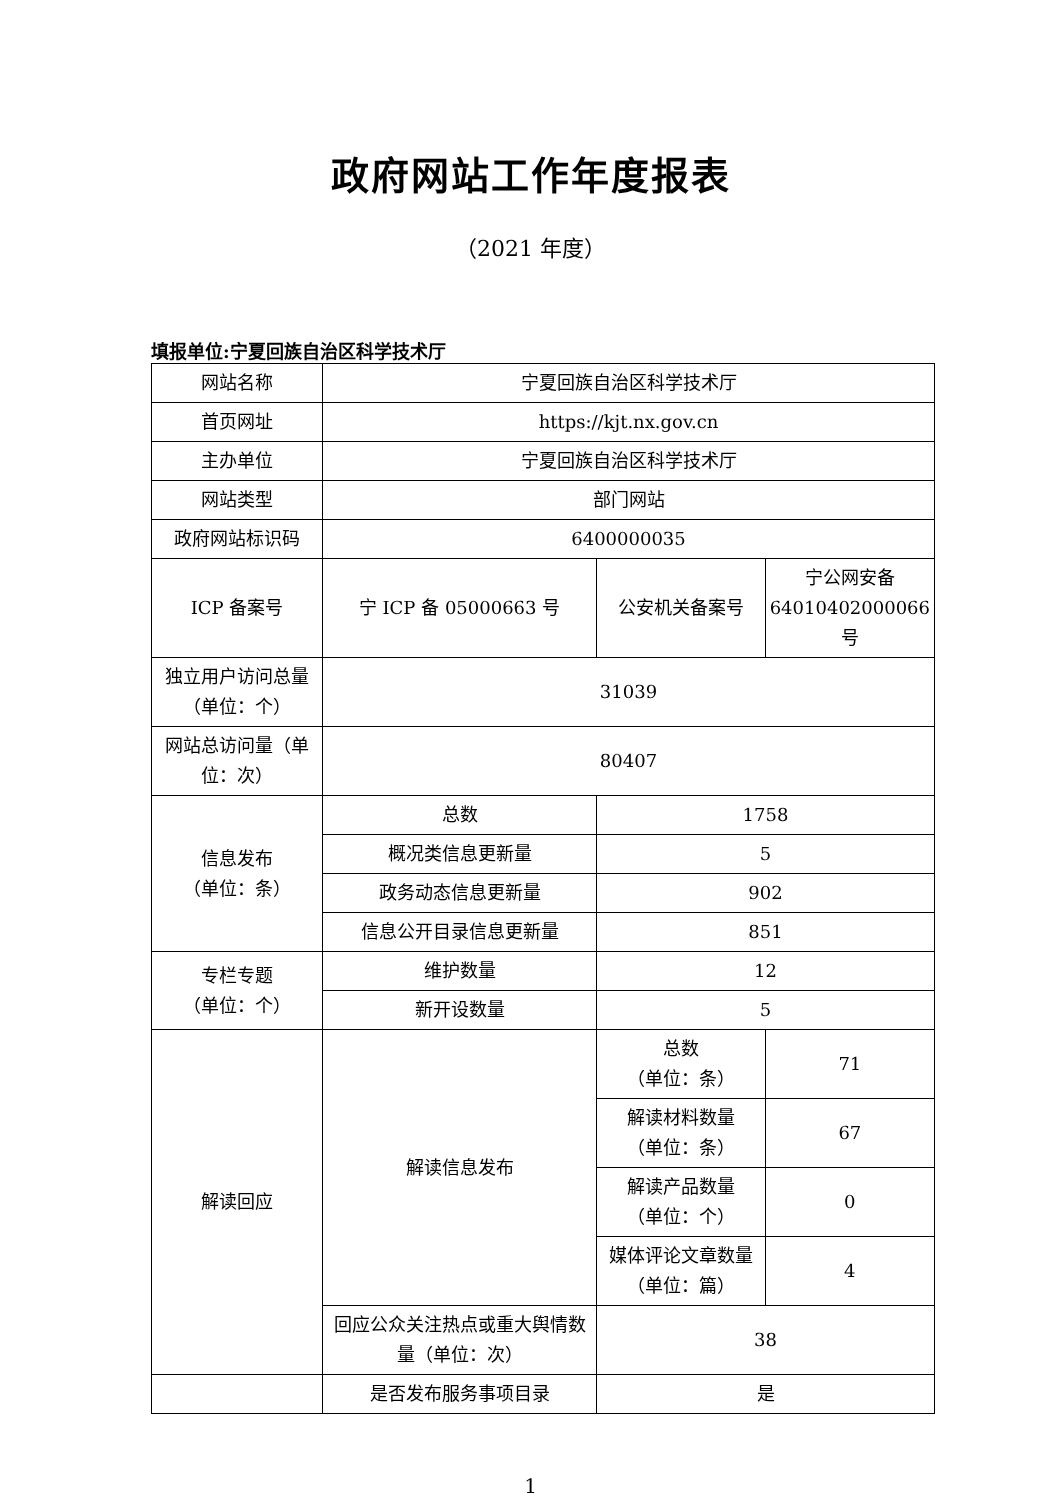政府网站工作年度报表
（2021 年度）
填报单位:宁夏回族自治区科学技术厅
| 网站名称 | 宁夏回族自治区科学技术厅 | | |
| 首页网址 | https://kjt.nx.gov.cn | | |
| 主办单位 | 宁夏回族自治区科学技术厅 | | |
| 网站类型 | 部门网站 | | |
| 政府网站标识码 | 6400000035 | | |
| ICP 备案号 | 宁 ICP 备 05000663 号 | 公安机关备案号 | 宁公网安备 64010402000066 号 |
| 独立用户访问总量（单位：个） | 31039 | | |
| 网站总访问量（单位：次） | 80407 | | |
| 信息发布 （单位：条） | 总数 | 1758 | |
| | 概况类信息更新量 | 5 | |
| | 政务动态信息更新量 | 902 | |
| | 信息公开目录信息更新量 | 851 | |
| 专栏专题 （单位：个） | 维护数量 | 12 | |
| | 新开设数量 | 5 | |
| 解读回应 | 解读信息发布 | 总数 （单位：条） | 71 |
| | | 解读材料数量 （单位：条） | 67 |
| | | 解读产品数量 （单位：个） | 0 |
| | | 媒体评论文章数量 （单位：篇） | 4 |
| | 回应公众关注热点或重大舆情数量（单位：次） | 38 | |
| | 是否发布服务事项目录 | 是 | |
1